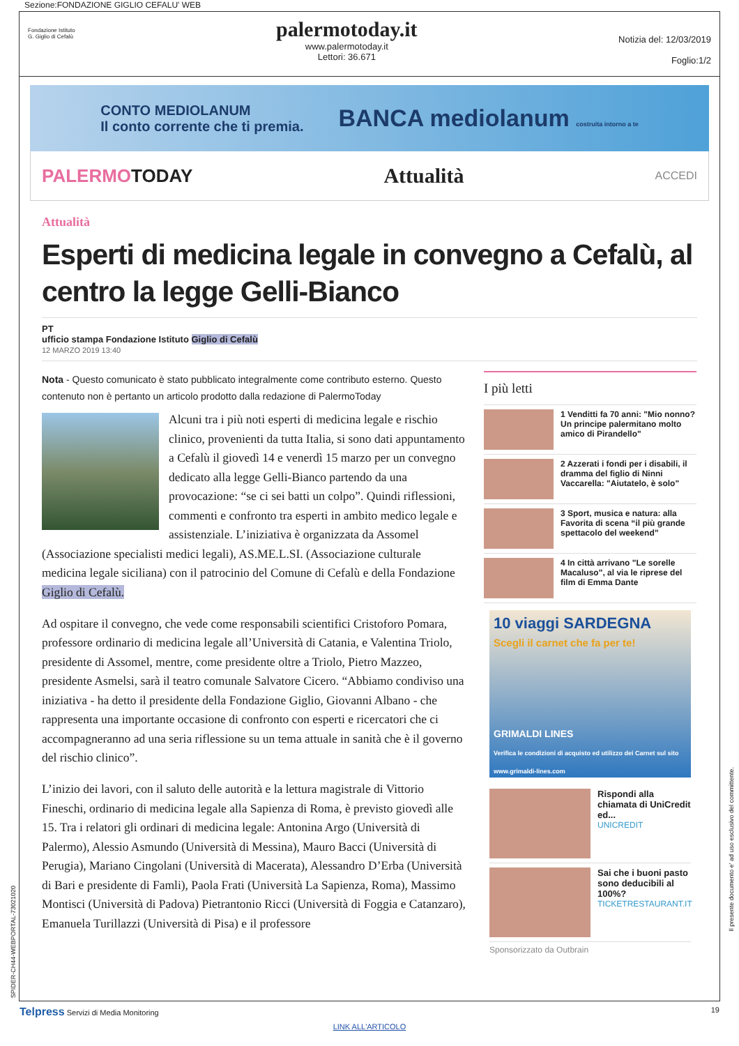Sezione:FONDAZIONE GIGLIO CEFALU' WEB
Fondazione Istituto
G. Giglio di Cefalù
palermotoday.it
www.palermotoday.it
Lettori: 36.671
Notizia del: 12/03/2019
Foglio:1/2
CONTO MEDIOLANUM
Il conto corrente che ti premia.
BANCA mediolanum costruita intorno a te
PALERMOTODAY Attualità ACCEDI
Attualità
Esperti di medicina legale in convegno a Cefalù, al centro la legge Gelli-Bianco
PT
ufficio stampa Fondazione Istituto Giglio di Cefalù
12 MARZO 2019 13:40
Nota - Questo comunicato è stato pubblicato integralmente come contributo esterno. Questo contenuto non è pertanto un articolo prodotto dalla redazione di PalermoToday
Alcuni tra i più noti esperti di medicina legale e rischio clinico, provenienti da tutta Italia, si sono dati appuntamento a Cefalù il giovedì 14 e venerdì 15 marzo per un convegno dedicato alla legge Gelli-Bianco partendo da una provocazione: “se ci sei batti un colpo”. Quindi riflessioni, commenti e confronto tra esperti in ambito medico legale e assistenziale. L’iniziativa è organizzata da Assomel (Associazione specialisti medici legali), AS.ME.L.SI. (Associazione culturale medicina legale siciliana) con il patrocinio del Comune di Cefalù e della Fondazione Giglio di Cefalù.
Ad ospitare il convegno, che vede come responsabili scientifici Cristoforo Pomara, professore ordinario di medicina legale all’Università di Catania, e Valentina Triolo, presidente di Assomel, mentre, come presidente oltre a Triolo, Pietro Mazzeo, presidente Asmelsi, sarà il teatro comunale Salvatore Cicero. “Abbiamo condiviso una iniziativa - ha detto il presidente della Fondazione Giglio, Giovanni Albano - che rappresenta una importante occasione di confronto con esperti e ricercatori che ci accompagneranno ad una seria riflessione su un tema attuale in sanità che è il governo del rischio clinico”.
L’inizio dei lavori, con il saluto delle autorità e la lettura magistrale di Vittorio Fineschi, ordinario di medicina legale alla Sapienza di Roma, è previsto giovedì alle 15. Tra i relatori gli ordinari di medicina legale: Antonina Argo (Università di Palermo), Alessio Asmundo (Università di Messina), Mauro Bacci (Università di Perugia), Mariano Cingolani (Università di Macerata), Alessandro D’Erba (Università di Bari e presidente di Famli), Paola Frati (Università La Sapienza, Roma), Massimo Montisci (Università di Padova) Pietrantonio Ricci (Università di Foggia e Catanzaro), Emanuela Turillazzi (Università di Pisa) e il professore
I più letti
1 Venditti fa 70 anni: "Mio nonno? Un principe palermitano molto amico di Pirandello"
2 Azzerati i fondi per i disabili, il dramma del figlio di Ninni Vaccarella: "Aiutatelo, è solo"
3 Sport, musica e natura: alla Favorita di scena “il più grande spettacolo del weekend”
4 In città arrivano "Le sorelle Macaluso", al via le riprese del film di Emma Dante
10 viaggi SARDEGNA
Scegli il carnet che fa per te!
GRIMALDI LINES
Verifica le condizioni di acquisto ed utilizzo dei Carnet sul sito www.grimaldi-lines.com
Rispondi alla chiamata di UniCredit ed...
UNICREDIT
Sai che i buoni pasto sono deducibili al 100%?
TICKETRESTAURANT.IT
Sponsorizzato da Outbrain
Telpress Servizi di Media Monitoring 19
LINK ALL'ARTICOLO
SPIDER-CH44-WEBPORTAL-73021020
Il presente documento e' ad uso esclusivo del committente.